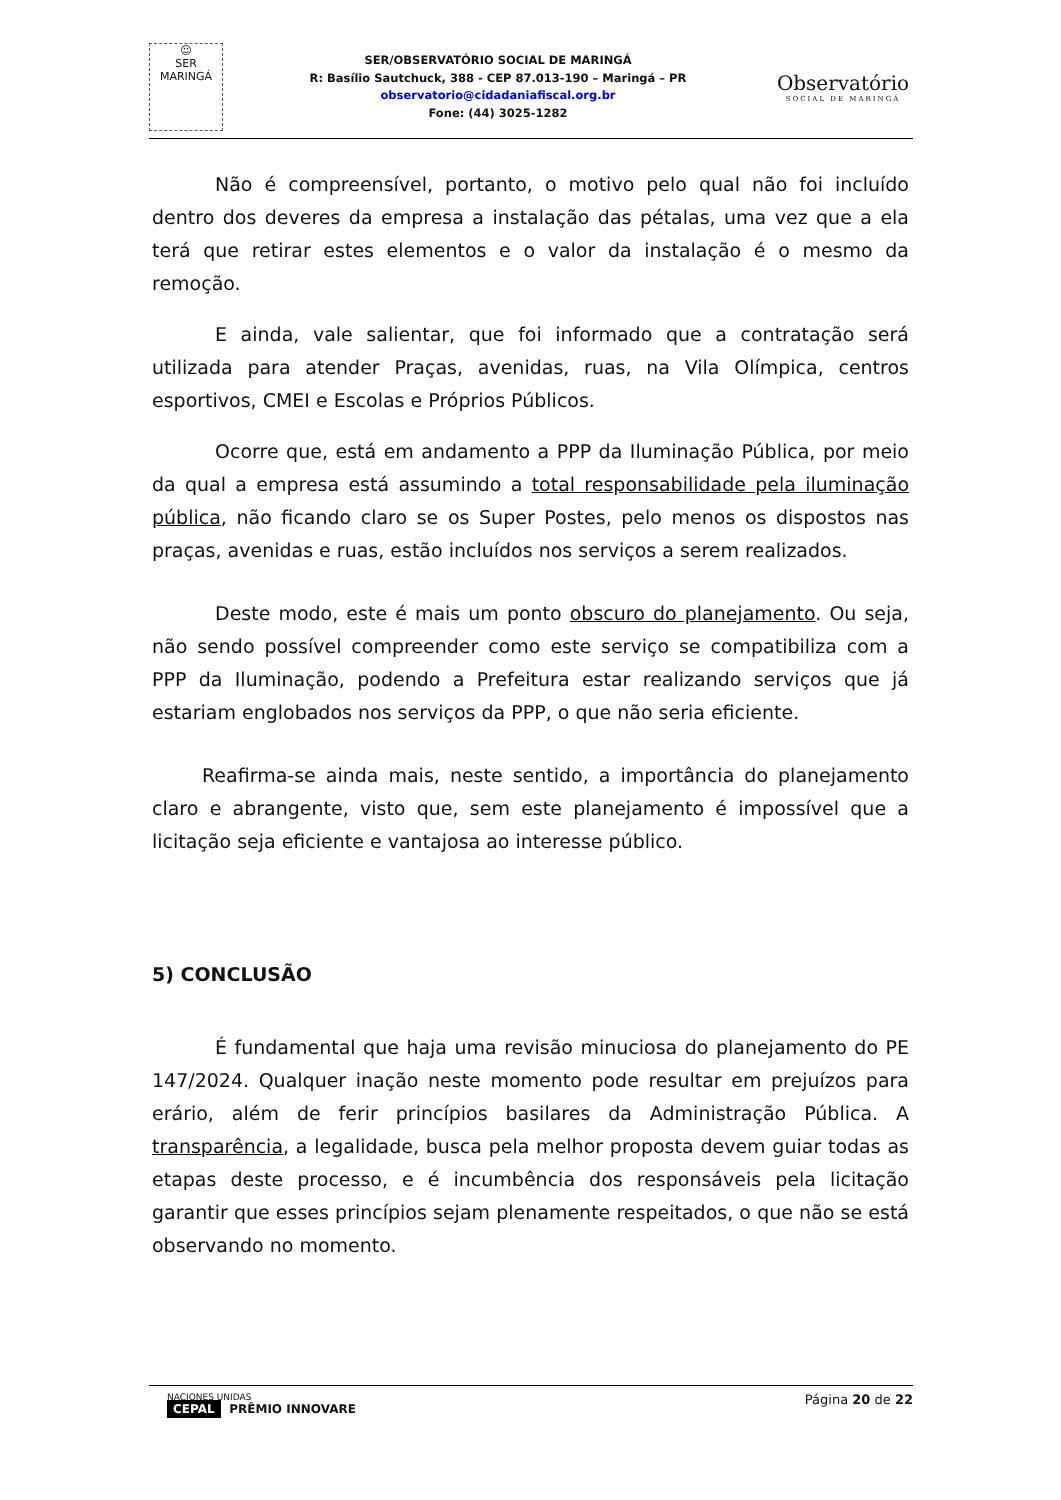☺
SER
MARINGÁ
SER/OBSERVATÓRIO SOCIAL DE MARINGÁ
R: Basílio Sautchuck, 388 - CEP 87.013-190 – Maringá – PR
observatorio@cidadaniafiscal.org.br
Fone: (44) 3025-1282
Observatório
SOCIAL DE MARINGÁ
Não é compreensível, portanto, o motivo pelo qual não foi incluído dentro dos deveres da empresa a instalação das pétalas, uma vez que a ela terá que retirar estes elementos e o valor da instalação é o mesmo da remoção.
E ainda, vale salientar, que foi informado que a contratação será utilizada para atender Praças, avenidas, ruas, na Vila Olímpica, centros esportivos, CMEI e Escolas e Próprios Públicos.
Ocorre que, está em andamento a PPP da Iluminação Pública, por meio da qual a empresa está assumindo a total responsabilidade pela iluminação pública, não ficando claro se os Super Postes, pelo menos os dispostos nas praças, avenidas e ruas, estão incluídos nos serviços a serem realizados.
Deste modo, este é mais um ponto obscuro do planejamento. Ou seja, não sendo possível compreender como este serviço se compatibiliza com a PPP da Iluminação, podendo a Prefeitura estar realizando serviços que já estariam englobados nos serviços da PPP, o que não seria eficiente.
Reafirma-se ainda mais, neste sentido, a importância do planejamento claro e abrangente, visto que, sem este planejamento é impossível que a licitação seja eficiente e vantajosa ao interesse público.
5) CONCLUSÃO
É fundamental que haja uma revisão minuciosa do planejamento do PE 147/2024. Qualquer inação neste momento pode resultar em prejuízos para erário, além de ferir princípios basilares da Administração Pública. A transparência, a legalidade, busca pela melhor proposta devem guiar todas as etapas deste processo, e é incumbência dos responsáveis pela licitação garantir que esses princípios sejam plenamente respeitados, o que não se está observando no momento.
NACIONES UNIDAS
CEPAL PRÊMIO INNOVARE
Página 20 de 22